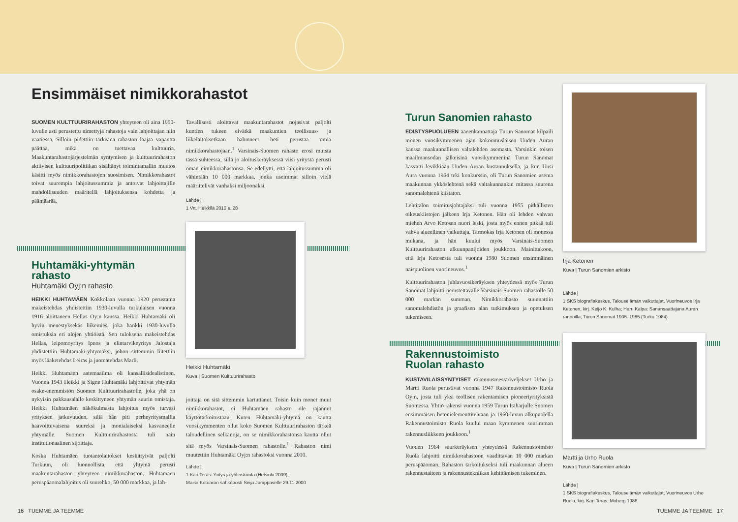Ensimmäiset nimikkorahastot
SUOMEN KULTTUURIRAHASTON yhteyteen oli aina 1950-luvulle asti perustettu nimettyjä rahastoja vain lahjoittajan niin vaatiessa. Silloin pidettiin tärkeänä rahaston laajaa vapautta päättää, mikä on tuettavaa kulttuuria. Maakuntarahastojärjestelmän syntymisen ja kulttuurirahaston aktiivisen kulttuuripolitiikan sisältänyt toimintamallin muutos käsitti myös nimikkorahastojen suosimisen. Nimikkorahastot toivat suurempia lahjoitussummia ja antoivat lahjoittajille mahdollisuuden määritellä lahjoituksensa kohdetta ja päämäärää.
Huhtamäki-yhtymän rahasto
Huhtamäki Oyj:n rahasto
HEIKKI HUHTAMÄEN Kokkolaan vuonna 1920 perustama makeistehdas yhdistettiin 1930-luvulla turkulaisen vuonna 1916 aloittaneen Hellas Oy:n kanssa. Heikki Huhtamäki oli hyvin menestyksekäs liikemies, joka hankki 1930-luvulla omistuksia eri alojen yhtiöistä. Sen tuloksena makeistehdas Hellas, leipomoyritys Ipnos ja elintarvikeyritys Jalostaja yhdistettiin Huhtamäki-yhtymäksi, johon sittemmin liitettiin myös lääketehdas Leiras ja juomatehdas Marli.
Heikki Huhtamäen aatemaailma oli kansallisidealistinen. Vuonna 1943 Heikki ja Signe Huhtamäki lahjoittivat yhtymän osake-enemmistön Suomen Kulttuurirahastolle, joka yhä on nykyisin pakkausalalle keskittyneen yhtymän suurin omistaja. Heikki Huhtamäen näkökulmasta lahjoitus myös turvasi yrityksen jatkuvuuden, sillä hän piti perheyritysmallia haavoittuvaisena suureksi ja monialaiseksi kasvaneelle yhtymälle. Suomen Kulttuurirahastosta tuli näin institutionaalinen sijoittaja.
Koska Huhtamäen tuotantolaitokset keskittyivät paljolti Turkuun, oli luonnollista, että yhtymä perusti maakuntarahaston yhteyteen nimikkorahaston. Huhtamäen peruspääomalahjoitus oli suurehko, 50 000 markkaa, ja lah-
Tavallisesti aloittavat maakuntarahastot nojasivat paljolti kuntien tukeen eivätkä maakuntien teollisuus- ja liikelaitoksetkaan halunneet heti perustaa omia nimikkorahastojaan.<sup>1</sup> Varsinais-Suomen rahasto erosi muista tässä suhteessa, sillä jo aloituskeräyksessä viisi yritystä perusti oman nimikkorahastonsa. Se edellytti, että lahjoitussumma oli vähintään 10 000 markkaa, jonka useimmat silloin vielä määrittelivät vanhaksi miljoonaksi.
Lähde |
1 Vrt. Heikkilä 2010 s. 28
Heikki Huhtamäki
Kuva | Suomen Kulttuurirahasto
joittaja on sitä sittemmin kartuttanut. Toisin kuin monet muut nimikkorahastot, ei Huhtamäen rahasto ole rajannut käyttötarkoitustaan. Kuten Huhtamäki-yhtymä on kautta vuosikymmenten ollut koko Suomen Kulttuurirahaston tärkeä taloudellinen selkänoja, on se nimikkorahastonsa kautta ollut sitä myös Varsinais-Suomen rahastolle.<sup>1</sup> Rahaston nimi muutettiin Huhtamäki Oyj:n rahastoksi vuonna 2010.
Lähde |
1 Kari Teräs: Yritys ja yhteiskunta (Helsinki 2009);
Maisa Kotoaron sähköposti Seija Jumppaselle 29.11.2000
16 TUEMME JA TEEMME
Turun Sanomien rahasto
EDISTYSPUOLUEEN äänenkannattaja Turun Sanomat kilpaili monen vuosikymmenen ajan kokoomuslaisen Uuden Auran kanssa maakunnallisen valtalehden asemasta. Varsinkin toisen maailmansodan jälkeisinä vuosikymmeninä Turun Sanomat kasvatti levikkiään Uuden Auran kustannuksella, ja kun Uusi Aura vuonna 1964 teki konkurssin, oli Turun Sanomien asema maakunnan ykköslehtenä sekä valtakunnankin mitassa suurena sanomalehtenä kiistaton.
Lehtitalon toimitusjohtajaksi tuli vuonna 1955 pitkällisten oikeuskiistojen jälkeen Irja Ketonen. Hän oli lehden vahvan miehen Arvo Ketosen nuori leski, josta myös ennen pitkää tuli vahva alueellinen vaikuttaja. Tarmokas Irja Ketonen oli monessa mukana, ja hän kuului myös Varsinais-Suomen Kulttuurirahaston alkuunpanijoiden joukkoon. Mainittakoon, että Irja Ketosesta tuli vuonna 1980 Suomen ensimmäinen naispuolinen vuorineuvos.<sup>1</sup>
Kulttuurirahaston juhlavuosikeräyksen yhteydessä myös Turun Sanomat lahjoitti perustettavalle Varsinais-Suomen rahastolle 50 000 markan summan. Nimikkorahasto suunnattiin sanomalehdistön ja graafisen alan tutkimuksen ja opetuksen tukemiseen.
Rakennustoimisto
Ruolan rahasto
KUSTAVILAISSYNTYISET rakennusmestariveljekset Urho ja Martti Ruola perustivat vuonna 1947 Rakennustoimisto Ruola Oy:n, josta tuli yksi teollisen rakentamisen pioneeriyrityksistä Suomessa. Yhtiö rakensi vuonna 1959 Turun Itäharjulle Suomen ensimmäisen betonielementtitehtaan ja 1960-luvun alkupuolella Rakennustoimisto Ruola kuului maan kymmenen suurimman rakennusliikkeen joukkoon.<sup>1</sup>
Vuoden 1964 suurkeräyksen yhteydessä Rakennustoimisto Ruola lahjoitti nimikkorahastoon vaadittavan 10 000 markan peruspääoman. Rahaston tarkoitukseksi tuli maakunnan alueen rakennustaiteen ja rakennustekniikan kehittämisen tukeminen.
Irja Ketonen
Kuva | Turun Sanomien arkisto
Lähde |
1 SKS biografiakeskus, Talouselämän vaikuttajat, Vuorineuvos Irja Ketonen, kirj. Keijo K. Kulha; Harri Kalpa: Sanansaattajana Auran rannoilla, Turun Sanomat 1905–1985 (Turku 1984)
Martti ja Urho Ruola
Kuva | Turun Sanomien arkisto
Lähde |
1 SKS biografiakeskus, Talouselämän vaikuttajat, Vuorineuvos Urho Ruola, kirj. Kari Teräs; Moberg 1986
TUEMME JA TEEMME 17